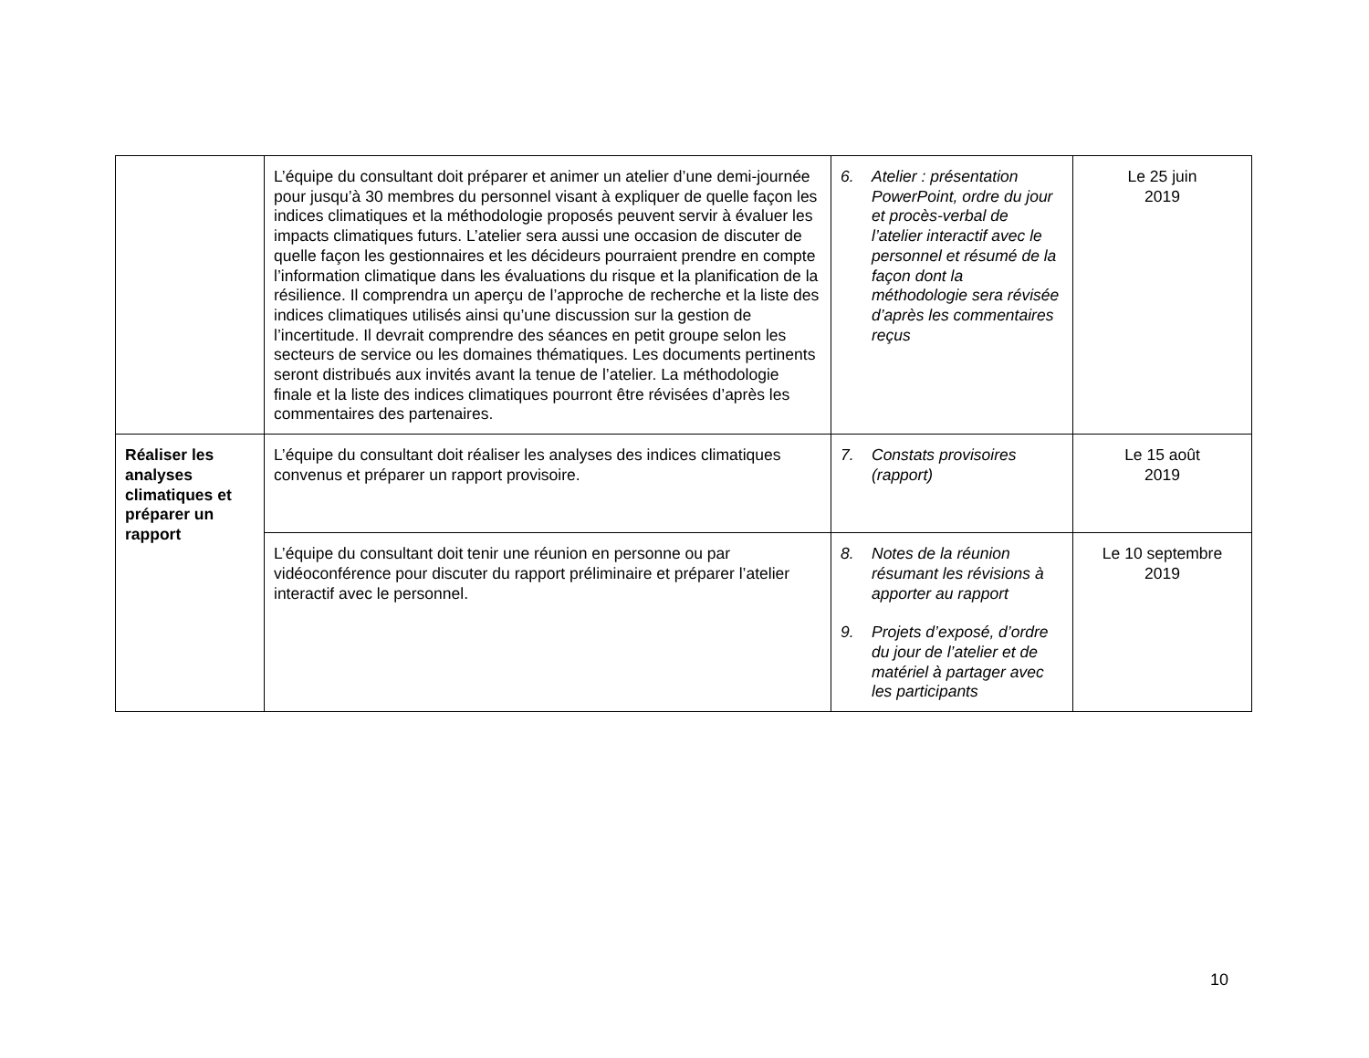| | L’équipe du consultant doit préparer et animer un atelier d’une demi-journée pour jusqu’à 30 membres du personnel visant à expliquer de quelle façon les indices climatiques et la méthodologie proposés peuvent servir à évaluer les impacts climatiques futurs. L’atelier sera aussi une occasion de discuter de quelle façon les gestionnaires et les décideurs pourraient prendre en compte l’information climatique dans les évaluations du risque et la planification de la résilience. Il comprendra un aperçu de l’approche de recherche et la liste des indices climatiques utilisés ainsi qu’une discussion sur la gestion de l’incertitude. Il devrait comprendre des séances en petit groupe selon les secteurs de service ou les domaines thématiques. Les documents pertinents seront distribués aux invités avant la tenue de l’atelier. La méthodologie finale et la liste des indices climatiques pourront être révisées d’après les commentaires des partenaires. | 6. Atelier : présentation PowerPoint, ordre du jour et procès-verbal de l’atelier interactif avec le personnel et résumé de la façon dont la méthodologie sera révisée d’après les commentaires reçus | Le 25 juin 2019 |
| Réaliser les analyses climatiques et préparer un rapport | L’équipe du consultant doit réaliser les analyses des indices climatiques convenus et préparer un rapport provisoire. | 7. Constats provisoires (rapport) | Le 15 août 2019 |
| | L’équipe du consultant doit tenir une réunion en personne ou par vidéoconférence pour discuter du rapport préliminaire et préparer l’atelier interactif avec le personnel. | 8. Notes de la réunion résumant les révisions à apporter au rapport 9. Projets d’exposé, d’ordre du jour de l’atelier et de matériel à partager avec les participants | Le 10 septembre 2019 |
10